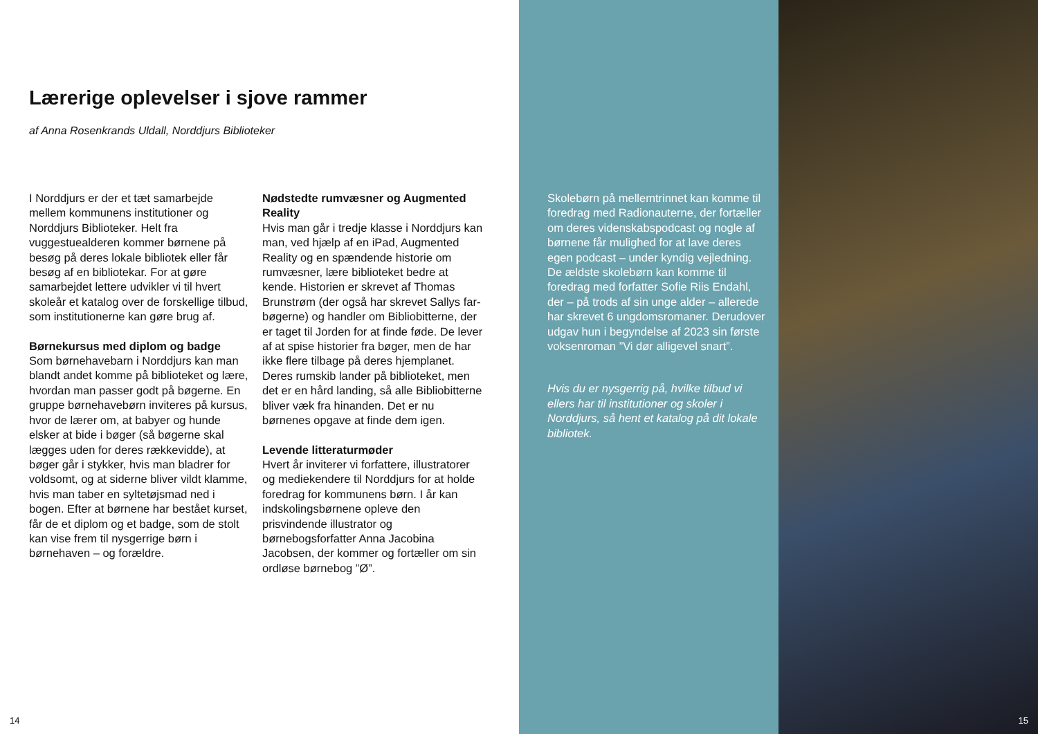Lærerige oplevelser i sjove rammer
af Anna Rosenkrands Uldall, Norddjurs Biblioteker
I Norddjurs er der et tæt samarbejde mellem kommunens institutioner og Norddjurs Biblioteker. Helt fra vuggestuealderen kommer børnene på besøg på deres lokale bibliotek eller får besøg af en bibliotekar. For at gøre samarbejdet lettere udvikler vi til hvert skoleår et katalog over de forskellige tilbud, som institutionerne kan gøre brug af.
Børnekursus med diplom og badge
Som børnehavebarn i Norddjurs kan man blandt andet komme på biblioteket og lære, hvordan man passer godt på bøgerne. En gruppe børnehavebørn inviteres på kursus, hvor de lærer om, at babyer og hunde elsker at bide i bøger (så bøgerne skal lægges uden for deres rækkevidde), at bøger går i stykker, hvis man bladrer for voldsomt, og at siderne bliver vildt klamme, hvis man taber en syltetøjsmad ned i bogen. Efter at børnene har bestået kurset, får de et diplom og et badge, som de stolt kan vise frem til nysgerrige børn i børnehaven – og forældre.
Nødstedte rumvæsner og Augmented Reality
Hvis man går i tredje klasse i Norddjurs kan man, ved hjælp af en iPad, Augmented Reality og en spændende historie om rumvæsner, lære biblioteket bedre at kende. Historien er skrevet af Thomas Brunstrøm (der også har skrevet Sallys far-bøgerne) og handler om Bibliobitterne, der er taget til Jorden for at finde føde. De lever af at spise historier fra bøger, men de har ikke flere tilbage på deres hjemplanet. Deres rumskib lander på biblioteket, men det er en hård landing, så alle Bibliobitterne bliver væk fra hinanden. Det er nu børnenes opgave at finde dem igen.
Levende litteraturmøder
Hvert år inviterer vi forfattere, illustratorer og mediekendere til Norddjurs for at holde foredrag for kommunens børn. I år kan indskolingsbørnene opleve den prisvindende illustrator og børnebogsforfatter Anna Jacobina Jacobsen, der kommer og fortæller om sin ordløse børnebog ”Ø”.
14
Skolebørn på mellemtrinnet kan komme til foredrag med Radionauterne, der fortæller om deres videnskabspodcast og nogle af børnene får mulighed for at lave deres egen podcast – under kyndig vejledning. De ældste skolebørn kan komme til foredrag med forfatter Sofie Riis Endahl, der – på trods af sin unge alder – allerede har skrevet 6 ungdomsromaner. Derudover udgav hun i begyndelse af 2023 sin første voksenroman ”Vi dør alligevel snart”.
Hvis du er nysgerrig på, hvilke tilbud vi ellers har til institutioner og skoler i Norddjurs, så hent et katalog på dit lokale bibliotek.
15